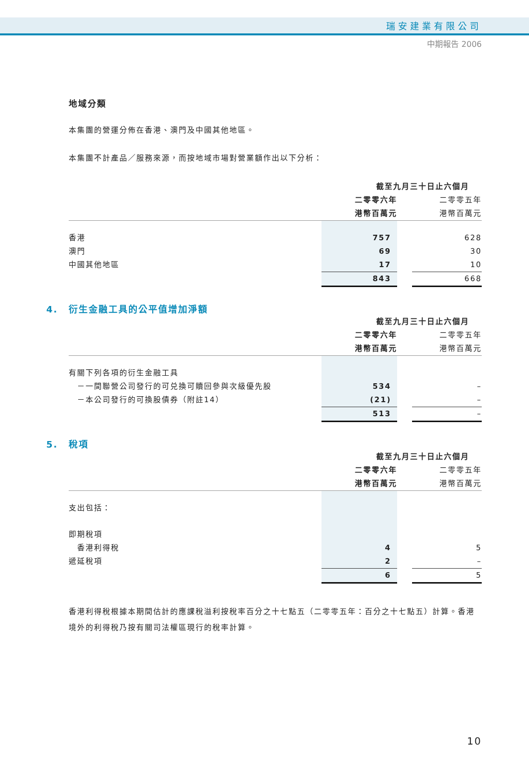瑞安建業有限公司
中期報告 2006
地域分類
本集團的營運分佈在香港、澳門及中國其他地區。
本集團不計產品／服務來源，而按地域市場對營業額作出以下分析：
| | 截至九月三十日止六個月 | | |
| | 二零零六年 | | 二零零五年 |
| | 港幣百萬元 | | 港幣百萬元 |
| 香港 | 757 | | 628 |
| 澳門 | 69 | | 30 |
| 中國其他地區 | 17 | | 10 |
| | 843 | | 668 |
4. 衍生金融工具的公平值增加淨額
| | 截至九月三十日止六個月 | | |
| | 二零零六年 | | 二零零五年 |
| | 港幣百萬元 | | 港幣百萬元 |
| 有關下列各項的衍生金融工具 | | | |
| －一間聯營公司發行的可兑換可贖回參與次級優先股 | 534 | | – |
| －本公司發行的可換股債券（附註14） | (21) | | – |
| | 513 | | – |
5. 稅項
| | 截至九月三十日止六個月 | | |
| | 二零零六年 | | 二零零五年 |
| | 港幣百萬元 | | 港幣百萬元 |
| 支出包括： | | | |
| 即期稅項 | | | |
| 香港利得稅 | 4 | | 5 |
| 遞延稅項 | 2 | | – |
| | 6 | | 5 |
香港利得稅根據本期間估計的應課稅溢利按稅率百分之十七點五（二零零五年：百分之十七點五）計算。香港境外的利得稅乃按有關司法權區現行的稅率計算。
10